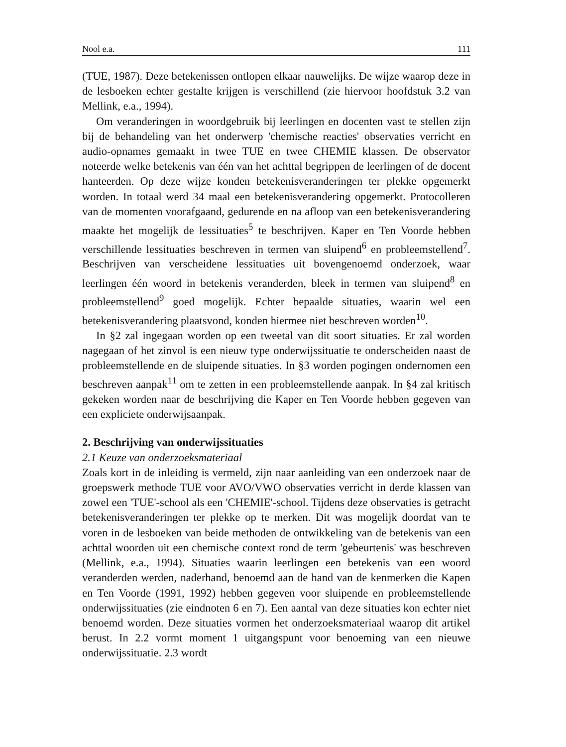Nool e.a. 111
(TUE, 1987). Deze betekenissen ontlopen elkaar nauwelijks. De wijze waarop deze in de lesboeken echter gestalte krijgen is verschillend (zie hiervoor hoofdstuk 3.2 van Mellink, e.a., 1994).
Om veranderingen in woordgebruik bij leerlingen en docenten vast te stellen zijn bij de behandeling van het onderwerp 'chemische reacties' observaties verricht en audio-opnames gemaakt in twee TUE en twee CHEMIE klassen. De observator noteerde welke betekenis van één van het achttal begrippen de leerlingen of de docent hanteerden. Op deze wijze konden betekenisveranderingen ter plekke opgemerkt worden. In totaal werd 34 maal een betekenisverandering opgemerkt. Protocolleren van de momenten voorafgaand, gedurende en na afloop van een betekenisverandering maakte het mogelijk de lessituaties<sup>5</sup> te beschrijven. Kaper en Ten Voorde hebben verschillende lessituaties beschreven in termen van sluipend<sup>6</sup> en probleemstellend<sup>7</sup>. Beschrijven van verscheidene lessituaties uit bovengenoemd onderzoek, waar leerlingen één woord in betekenis veranderden, bleek in termen van sluipend<sup>8</sup> en probleemstellend<sup>9</sup> goed mogelijk. Echter bepaalde situaties, waarin wel een betekenisverandering plaatsvond, konden hiermee niet beschreven worden<sup>10</sup>.
In §2 zal ingegaan worden op een tweetal van dit soort situaties. Er zal worden nagegaan of het zinvol is een nieuw type onderwijssituatie te onderscheiden naast de probleemstellende en de sluipende situaties. In §3 worden pogingen ondernomen een beschreven aanpak<sup>11</sup> om te zetten in een probleemstellende aanpak. In §4 zal kritisch gekeken worden naar de beschrijving die Kaper en Ten Voorde hebben gegeven van een expliciete onderwijsaanpak.
2. Beschrijving van onderwijssituaties
2.1 Keuze van onderzoeksmateriaal
Zoals kort in de inleiding is vermeld, zijn naar aanleiding van een onderzoek naar de groepswerk methode TUE voor AVO/VWO observaties verricht in derde klassen van zowel een 'TUE'-school als een 'CHEMIE'-school. Tijdens deze observaties is getracht betekenisveranderingen ter plekke op te merken. Dit was mogelijk doordat van te voren in de lesboeken van beide methoden de ontwikkeling van de betekenis van een achttal woorden uit een chemische context rond de term 'gebeurtenis' was beschreven (Mellink, e.a., 1994). Situaties waarin leerlingen een betekenis van een woord veranderden werden, naderhand, benoemd aan de hand van de kenmerken die Kapen en Ten Voorde (1991, 1992) hebben gegeven voor sluipende en probleemstellende onderwijssituaties (zie eindnoten 6 en 7). Een aantal van deze situaties kon echter niet benoemd worden. Deze situaties vormen het onderzoeksmateriaal waarop dit artikel berust. In 2.2 vormt moment 1 uitgangspunt voor benoeming van een nieuwe onderwijssituatie. 2.3 wordt